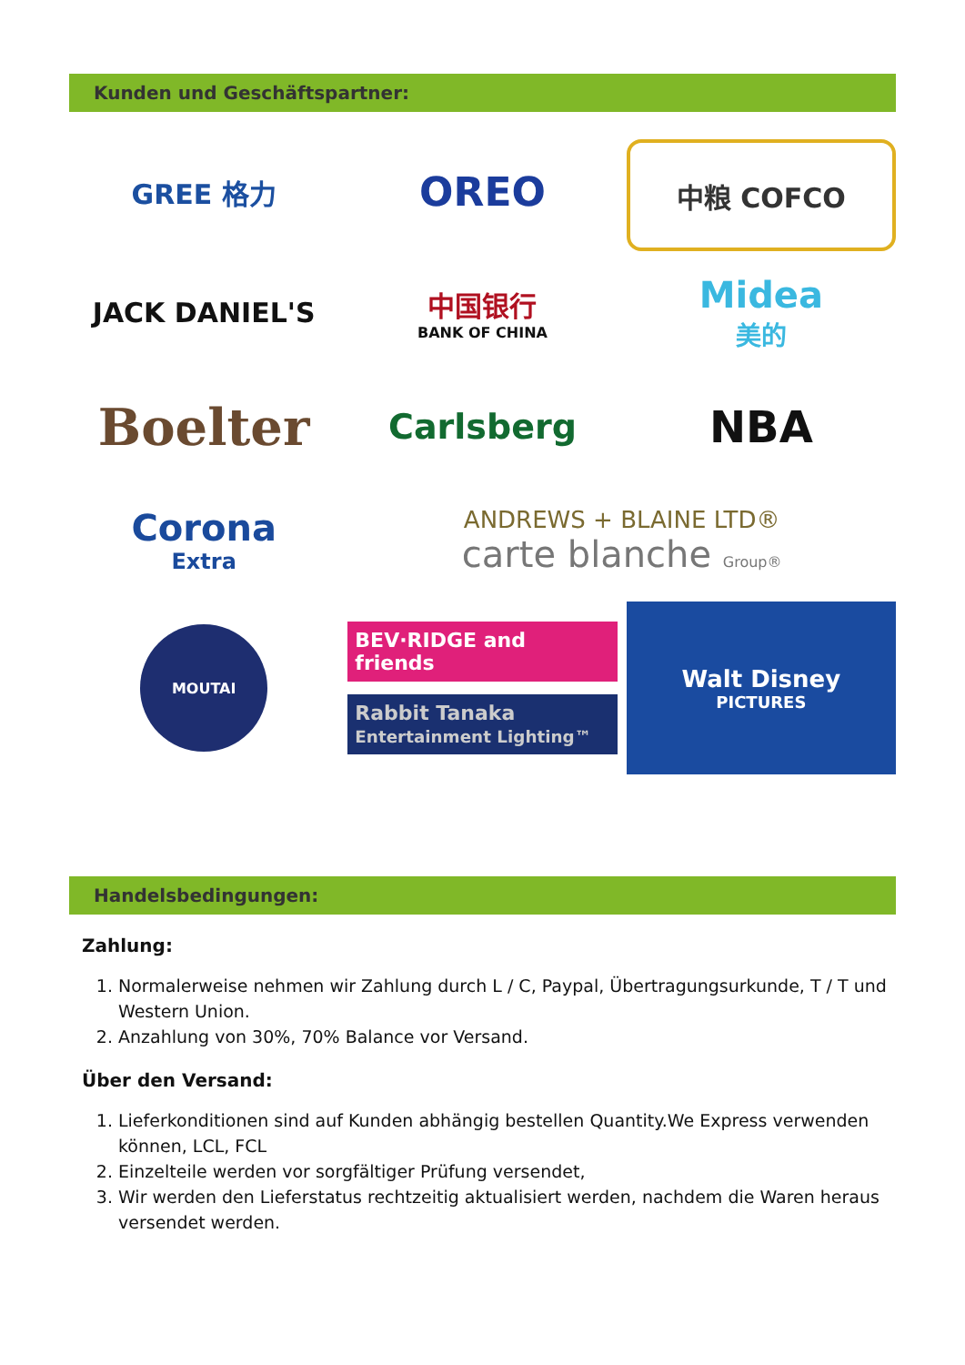Kunden und Geschäftspartner:
GREE 格力
OREO
中粮 COFCO
JACK DANIEL'S
中国银行
BANK OF CHINA
Midea
美的
Boelter
Carlsberg
NBA
Corona
Extra
ANDREWS + BLAINE LTD®
carte blanche Group®
MOUTAI
BEV·RIDGE and friends
Rabbit Tanaka Entertainment Lighting™
Walt Disney
PICTURES
Handelsbedingungen:
Zahlung:
1. Normalerweise nehmen wir Zahlung durch L / C, Paypal, Übertragungsurkunde, T / T und Western Union.
2. Anzahlung von 30%, 70% Balance vor Versand.
Über den Versand:
1. Lieferkonditionen sind auf Kunden abhängig bestellen Quantity.We Express verwenden können, LCL, FCL
2. Einzelteile werden vor sorgfältiger Prüfung versendet,
3. Wir werden den Lieferstatus rechtzeitig aktualisiert werden, nachdem die Waren heraus versendet werden.